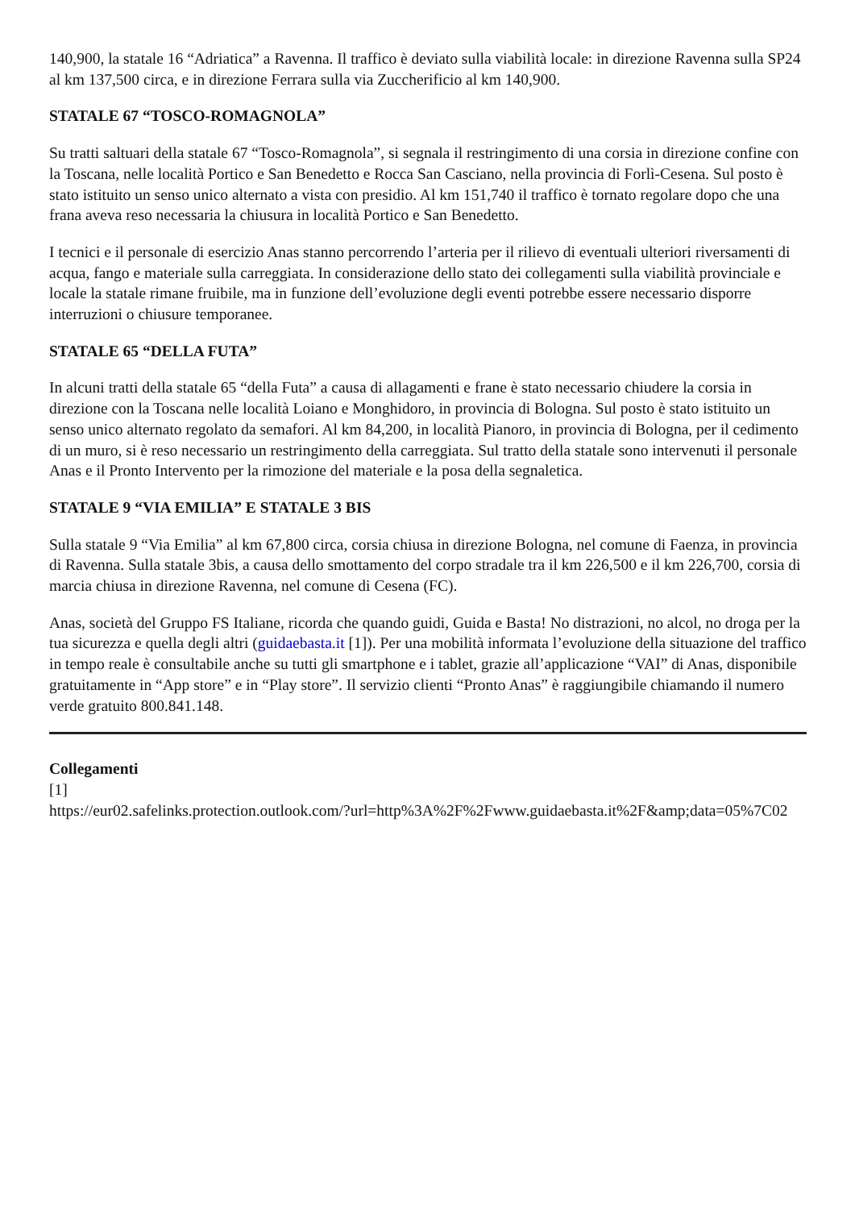140,900, la statale 16 “Adriatica” a Ravenna. Il traffico è deviato sulla viabilità locale: in direzione Ravenna sulla SP24 al km 137,500 circa, e in direzione Ferrara sulla via Zuccherificio al km 140,900.
STATALE 67 “TOSCO-ROMAGNOLA”
Su tratti saltuari della statale 67 “Tosco-Romagnola”, si segnala il restringimento di una corsia in direzione confine con la Toscana, nelle località Portico e San Benedetto e Rocca San Casciano, nella provincia di Forlì-Cesena. Sul posto è stato istituito un senso unico alternato a vista con presidio. Al km 151,740 il traffico è tornato regolare dopo che una frana aveva reso necessaria la chiusura in località Portico e San Benedetto.
I tecnici e il personale di esercizio Anas stanno percorrendo l’arteria per il rilievo di eventuali ulteriori riversamenti di acqua, fango e materiale sulla carreggiata. In considerazione dello stato dei collegamenti sulla viabilità provinciale e locale la statale rimane fruibile, ma in funzione dell’evoluzione degli eventi potrebbe essere necessario disporre interruzioni o chiusure temporanee.
STATALE 65 “DELLA FUTA”
In alcuni tratti della statale 65 “della Futa” a causa di allagamenti e frane è stato necessario chiudere la corsia in direzione con la Toscana nelle località Loiano e Monghidoro, in provincia di Bologna. Sul posto è stato istituito un senso unico alternato regolato da semafori. Al km 84,200, in località Pianoro, in provincia di Bologna, per il cedimento di un muro, si è reso necessario un restringimento della carreggiata. Sul tratto della statale sono intervenuti il personale Anas e il Pronto Intervento per la rimozione del materiale e la posa della segnaletica.
STATALE 9 “VIA EMILIA” E STATALE 3 BIS
Sulla statale 9 “Via Emilia” al km 67,800 circa, corsia chiusa in direzione Bologna, nel comune di Faenza, in provincia di Ravenna. Sulla statale 3bis, a causa dello smottamento del corpo stradale tra il km 226,500 e il km 226,700, corsia di marcia chiusa in direzione Ravenna, nel comune di Cesena (FC).
Anas, società del Gruppo FS Italiane, ricorda che quando guidi, Guida e Basta! No distrazioni, no alcol, no droga per la tua sicurezza e quella degli altri (guidaebasta.it [1]). Per una mobilità informata l’evoluzione della situazione del traffico in tempo reale è consultabile anche su tutti gli smartphone e i tablet, grazie all’applicazione “VAI” di Anas, disponibile gratuitamente in “App store” e in “Play store”. Il servizio clienti “Pronto Anas” è raggiungibile chiamando il numero verde gratuito 800.841.148.
Collegamenti
[1]
https://eur02.safelinks.protection.outlook.com/?url=http%3A%2F%2Fwww.guidaebasta.it%2F&amp;data=05%7C02